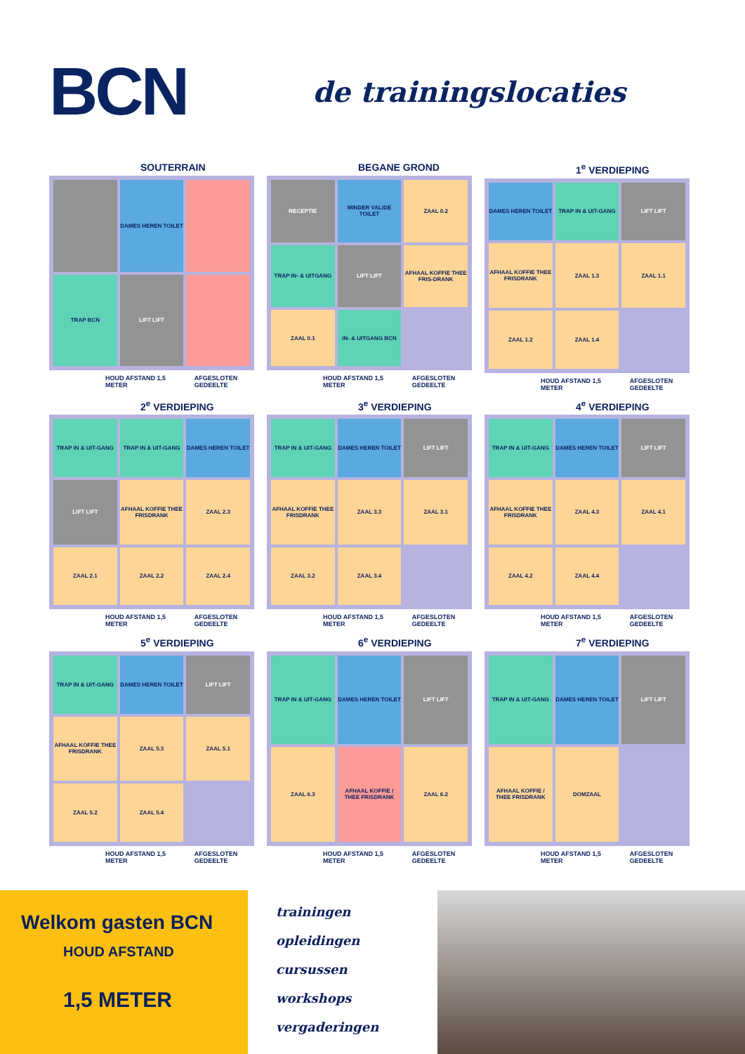BCN
de trainingslocaties
SOUTERRAIN
DAMES HEREN TOILET
TRAP BCN
LIFT LIFT
HOUD AFSTAND 1,5 METER AFGESLOTEN GEDEELTE
BEGANE GROND
RECEPTIE
MINDER VALIDE TOILET
ZAAL 0.2
TRAP IN- & UITGANG
LIFT LIFT
AFHAAL KOFFIE THEE FRIS-DRANK
ZAAL 0.1
IN- & UITGANG BCN
HOUD AFSTAND 1,5 METER AFGESLOTEN GEDEELTE
1<sup>e</sup> VERDIEPING
DAMES HEREN TOILET
TRAP IN & UIT-GANG
LIFT LIFT
AFHAAL KOFFIE THEE FRISDRANK
ZAAL 1.3
ZAAL 1.1
ZAAL 1.2
ZAAL 1.4
HOUD AFSTAND 1,5 METER AFGESLOTEN GEDEELTE
2<sup>e</sup> VERDIEPING
TRAP IN & UIT-GANG
TRAP IN & UIT-GANG
DAMES HEREN TOILET
LIFT LIFT
AFHAAL KOFFIE THEE FRISDRANK
ZAAL 2.3
ZAAL 2.1
ZAAL 2.2
ZAAL 2.4
HOUD AFSTAND 1,5 METER AFGESLOTEN GEDEELTE
3<sup>e</sup> VERDIEPING
TRAP IN & UIT-GANG
DAMES HEREN TOILET
LIFT LIFT
AFHAAL KOFFIE THEE FRISDRANK
ZAAL 3.3
ZAAL 3.1
ZAAL 3.2
ZAAL 3.4
HOUD AFSTAND 1,5 METER AFGESLOTEN GEDEELTE
4<sup>e</sup> VERDIEPING
TRAP IN & UIT-GANG
DAMES HEREN TOILET
LIFT LIFT
AFHAAL KOFFIE THEE FRISDRANK
ZAAL 4.3
ZAAL 4.1
ZAAL 4.2
ZAAL 4.4
HOUD AFSTAND 1,5 METER AFGESLOTEN GEDEELTE
5<sup>e</sup> VERDIEPING
TRAP IN & UIT-GANG
DAMES HEREN TOILET
LIFT LIFT
AFHAAL KOFFIE THEE FRISDRANK
ZAAL 5.3
ZAAL 5.1
ZAAL 5.2
ZAAL 5.4
HOUD AFSTAND 1,5 METER AFGESLOTEN GEDEELTE
6<sup>e</sup> VERDIEPING
TRAP IN & UIT-GANG
DAMES HEREN TOILET
LIFT LIFT
ZAAL 6.3
AFHAAL KOFFIE / THEE FRISDRANK
ZAAL 6.2
HOUD AFSTAND 1,5 METER AFGESLOTEN GEDEELTE
7<sup>e</sup> VERDIEPING
TRAP IN & UIT-GANG
DAMES HEREN TOILET
LIFT LIFT
AFHAAL KOFFIE / THEE FRISDRANK
DOMZAAL
HOUD AFSTAND 1,5 METER AFGESLOTEN GEDEELTE
Welkom gasten BCN
HOUD AFSTAND
1,5 METER
trainingen
opleidingen
cursussen
workshops
vergaderingen